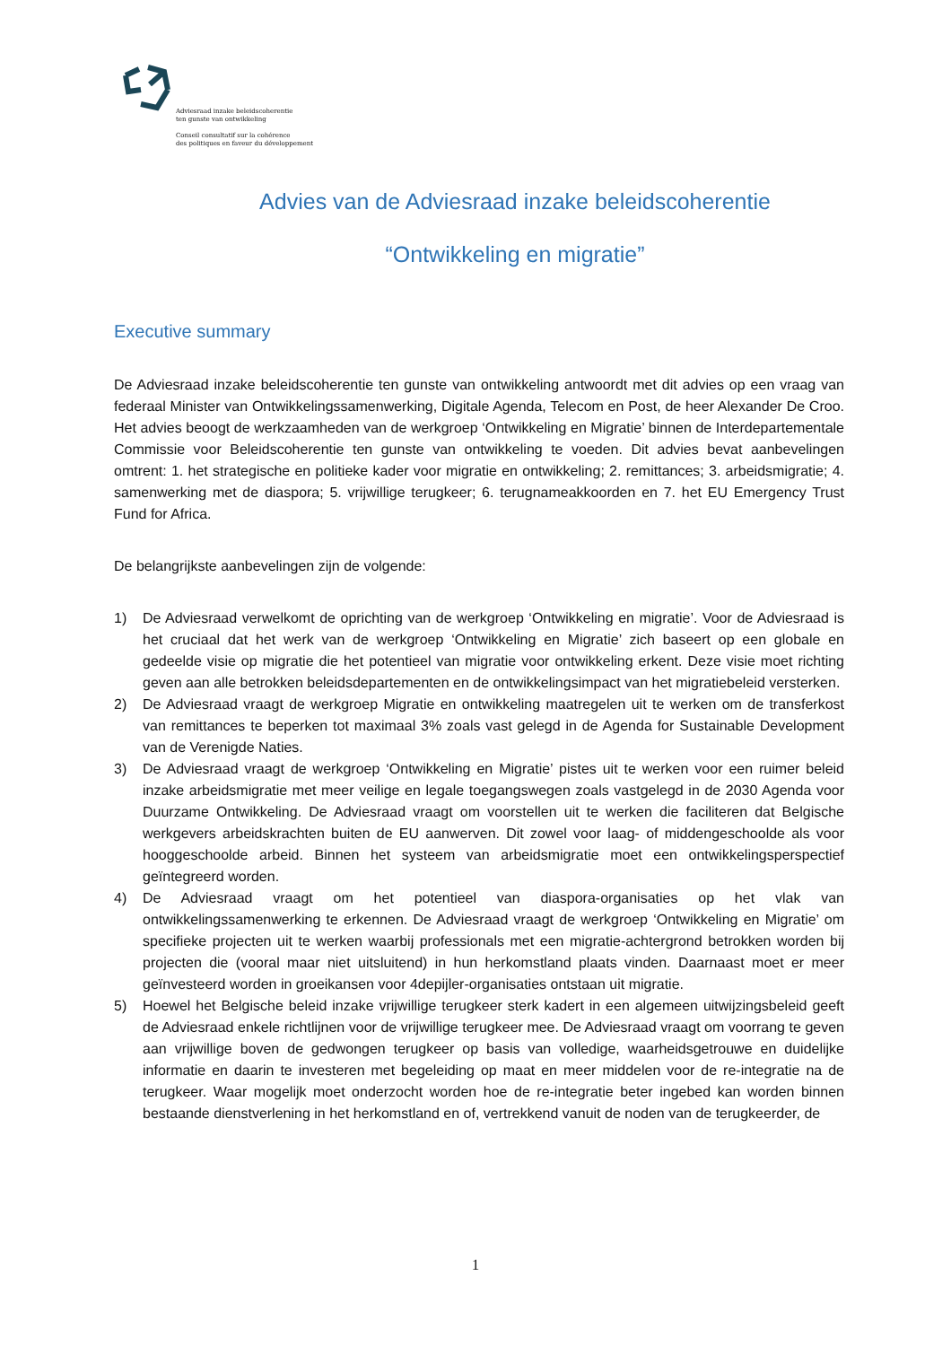Adviesraad inzake beleidscoherentie
ten gunste van ontwikkeling
Conseil consultatif sur la cohérence
des politiques en faveur du développement
Advies van de Adviesraad inzake beleidscoherentie
“Ontwikkeling en migratie”
Executive summary
De Adviesraad inzake beleidscoherentie ten gunste van ontwikkeling antwoordt met dit advies op een vraag van federaal Minister van Ontwikkelingssamenwerking, Digitale Agenda, Telecom en Post, de heer Alexander De Croo. Het advies beoogt de werkzaamheden van de werkgroep ‘Ontwikkeling en Migratie’ binnen de Interdepartementale Commissie voor Beleidscoherentie ten gunste van ontwikkeling te voeden. Dit advies bevat aanbevelingen omtrent: 1. het strategische en politieke kader voor migratie en ontwikkeling; 2. remittances; 3. arbeidsmigratie; 4. samenwerking met de diaspora; 5. vrijwillige terugkeer; 6. terugnameakkoorden en 7. het EU Emergency Trust Fund for Africa.
De belangrijkste aanbevelingen zijn de volgende:
1) De Adviesraad verwelkomt de oprichting van de werkgroep ‘Ontwikkeling en migratie’. Voor de Adviesraad is het cruciaal dat het werk van de werkgroep ‘Ontwikkeling en Migratie’ zich baseert op een globale en gedeelde visie op migratie die het potentieel van migratie voor ontwikkeling erkent. Deze visie moet richting geven aan alle betrokken beleidsdepartementen en de ontwikkelingsimpact van het migratiebeleid versterken.
2) De Adviesraad vraagt de werkgroep Migratie en ontwikkeling maatregelen uit te werken om de transferkost van remittances te beperken tot maximaal 3% zoals vast gelegd in de Agenda for Sustainable Development van de Verenigde Naties.
3) De Adviesraad vraagt de werkgroep ‘Ontwikkeling en Migratie’ pistes uit te werken voor een ruimer beleid inzake arbeidsmigratie met meer veilige en legale toegangswegen zoals vastgelegd in de 2030 Agenda voor Duurzame Ontwikkeling. De Adviesraad vraagt om voorstellen uit te werken die faciliteren dat Belgische werkgevers arbeidskrachten buiten de EU aanwerven. Dit zowel voor laag- of middengeschoolde als voor hooggeschoolde arbeid. Binnen het systeem van arbeidsmigratie moet een ontwikkelingsperspectief geïntegreerd worden.
4) De Adviesraad vraagt om het potentieel van diaspora-organisaties op het vlak van ontwikkelingssamenwerking te erkennen. De Adviesraad vraagt de werkgroep ‘Ontwikkeling en Migratie’ om specifieke projecten uit te werken waarbij professionals met een migratie-achtergrond betrokken worden bij projecten die (vooral maar niet uitsluitend) in hun herkomstland plaats vinden. Daarnaast moet er meer geïnvesteerd worden in groeikansen voor 4depijler-organisaties ontstaan uit migratie.
5) Hoewel het Belgische beleid inzake vrijwillige terugkeer sterk kadert in een algemeen uitwijzingsbeleid geeft de Adviesraad enkele richtlijnen voor de vrijwillige terugkeer mee. De Adviesraad vraagt om voorrang te geven aan vrijwillige boven de gedwongen terugkeer op basis van volledige, waarheidsgetrouwe en duidelijke informatie en daarin te investeren met begeleiding op maat en meer middelen voor de re-integratie na de terugkeer. Waar mogelijk moet onderzocht worden hoe de re-integratie beter ingebed kan worden binnen bestaande dienstverlening in het herkomstland en of, vertrekkend vanuit de noden van de terugkeerder, de
1